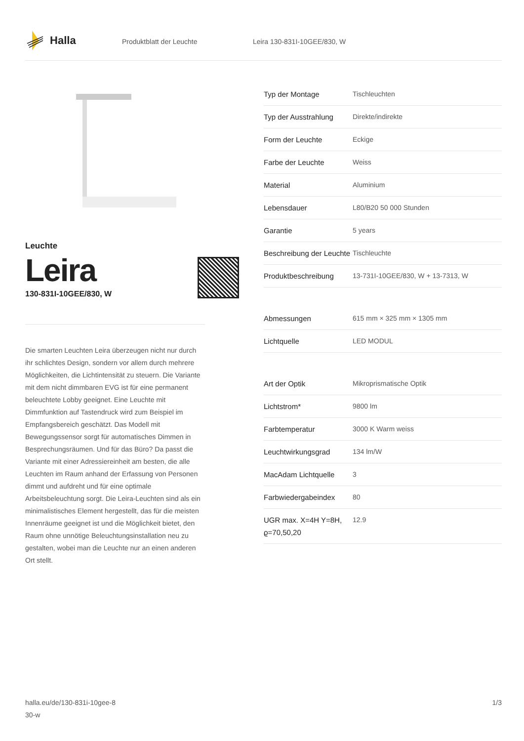Halla
Produktblatt der Leuchte Leira 130-831I-10GEE/830, W
Leuchte
Leira
130-831I-10GEE/830, W
Die smarten Leuchten Leira überzeugen nicht nur durch ihr schlichtes Design, sondern vor allem durch mehrere Möglichkeiten, die Lichtintensität zu steuern. Die Variante mit dem nicht dimmbaren EVG ist für eine permanent beleuchtete Lobby geeignet. Eine Leuchte mit Dimmfunktion auf Tastendruck wird zum Beispiel im Empfangsbereich geschätzt. Das Modell mit Bewegungssensor sorgt für automatisches Dimmen in Besprechungsräumen. Und für das Büro? Da passt die Variante mit einer Adressiereinheit am besten, die alle Leuchten im Raum anhand der Erfassung von Personen dimmt und aufdreht und für eine optimale Arbeitsbeleuchtung sorgt. Die Leira-Leuchten sind als ein minimalistisches Element hergestellt, das für die meisten Innenräume geeignet ist und die Möglichkeit bietet, den Raum ohne unnötige Beleuchtungsinstallation neu zu gestalten, wobei man die Leuchte nur an einen anderen Ort stellt.
| Typ der Montage | Tischleuchten |
| Typ der Ausstrahlung | Direkte/indirekte |
| Form der Leuchte | Eckige |
| Farbe der Leuchte | Weiss |
| Material | Aluminium |
| Lebensdauer | L80/B20 50 000 Stunden |
| Garantie | 5 years |
| Beschreibung der Leuchte | Tischleuchte |
| Produktbeschreibung | 13-731I-10GEE/830, W + 13-7313, W |
| Abmessungen | 615 mm × 325 mm × 1305 mm |
| Lichtquelle | LED MODUL |
| Art der Optik | Mikroprismatische Optik |
| Lichtstrom* | 9800 lm |
| Farbtemperatur | 3000 K Warm weiss |
| Leuchtwirkungsgrad | 134 lm/W |
| MacAdam Lichtquelle | 3 |
| Farbwiedergabeindex | 80 |
| UGR max. X=4H Y=8H, ϱ=70,50,20 | 12.9 |
halla.eu/de/130-831i-10gee-8
30-w
1/3